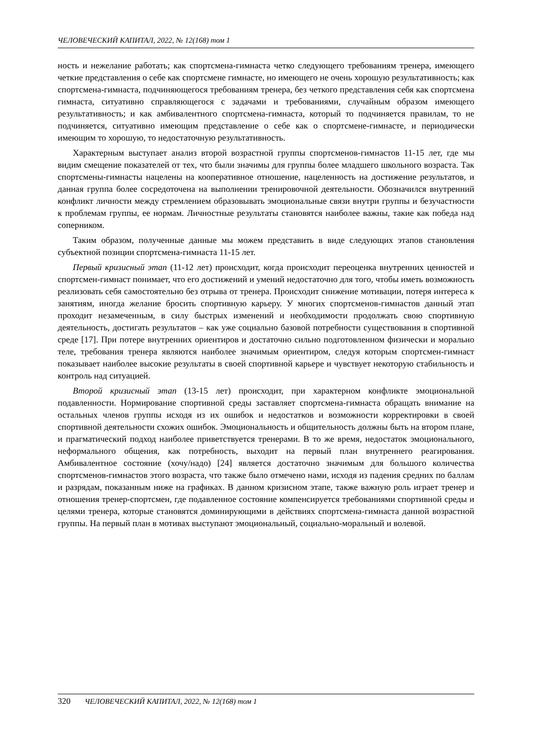ЧЕЛОВЕЧЕСКИЙ КАПИТАЛ, 2022, № 12(168) том 1
ность и нежелание работать; как спортсмена-гимнаста четко следующего требованиям тренера, имеющего четкие представления о себе как спортсмене гимнасте, но имеющего не очень хорошую результативность; как спортсмена-гимнаста, подчиняющегося требованиям тренера, без четкого представления себя как спортсмена гимнаста, ситуативно справляющегося с задачами и требованиями, случайным образом имеющего результативность; и как амбивалентного спортсмена-гимнаста, который то подчиняется правилам, то не подчиняется, ситуативно имеющим представление о себе как о спортсмене-гимнасте, и периодически имеющим то хорошую, то недостаточную результативность.
Характерным выступает анализ второй возрастной группы спортсменов-гимнастов 11-15 лет, где мы видим смещение показателей от тех, что были значимы для группы более младшего школьного возраста. Так спортсмены-гимнасты нацелены на кооперативное отношение, нацеленность на достижение результатов, и данная группа более сосредоточена на выполнении тренировочной деятельности. Обозначился внутренний конфликт личности между стремлением образовывать эмоциональные связи внутри группы и безучастности к проблемам группы, ее нормам. Личностные результаты становятся наиболее важны, такие как победа над соперником.
Таким образом, полученные данные мы можем представить в виде следующих этапов становления субъектной позиции спортсмена-гимнаста 11-15 лет.
Первый кризисный этап (11-12 лет) происходит, когда происходит переоценка внутренних ценностей и спортсмен-гимнаст понимает, что его достижений и умений недостаточно для того, чтобы иметь возможность реализовать себя самостоятельно без отрыва от тренера. Происходит снижение мотивации, потеря интереса к занятиям, иногда желание бросить спортивную карьеру. У многих спортсменов-гимнастов данный этап проходит незамеченным, в силу быстрых изменений и необходимости продолжать свою спортивную деятельность, достигать результатов – как уже социально базовой потребности существования в спортивной среде [17]. При потере внутренних ориентиров и достаточно сильно подготовленном физически и морально теле, требования тренера являются наиболее значимым ориентиром, следуя которым спортсмен-гимнаст показывает наиболее высокие результаты в своей спортивной карьере и чувствует некоторую стабильность и контроль над ситуацией.
Второй кризисный этап (13-15 лет) происходит, при характерном конфликте эмоциональной подавленности. Нормирование спортивной среды заставляет спортсмена-гимнаста обращать внимание на остальных членов группы исходя из их ошибок и недостатков и возможности корректировки в своей спортивной деятельности схожих ошибок. Эмоциональность и общительность должны быть на втором плане, и прагматический подход наиболее приветствуется тренерами. В то же время, недостаток эмоционального, неформального общения, как потребность, выходит на первый план внутреннего реагирования. Амбивалентное состояние (хочу/надо) [24] является достаточно значимым для большого количества спортсменов-гимнастов этого возраста, что также было отмечено нами, исходя из падения средних по баллам и разрядам, показанным ниже на графиках. В данном кризисном этапе, также важную роль играет тренер и отношения тренер-спортсмен, где подавленное состояние компенсируется требованиями спортивной среды и целями тренера, которые становятся доминирующими в действиях спортсмена-гимнаста данной возрастной группы. На первый план в мотивах выступают эмоциональный, социально-моральный и волевой.
320 ЧЕЛОВЕЧЕСКИЙ КАПИТАЛ, 2022, № 12(168) том 1